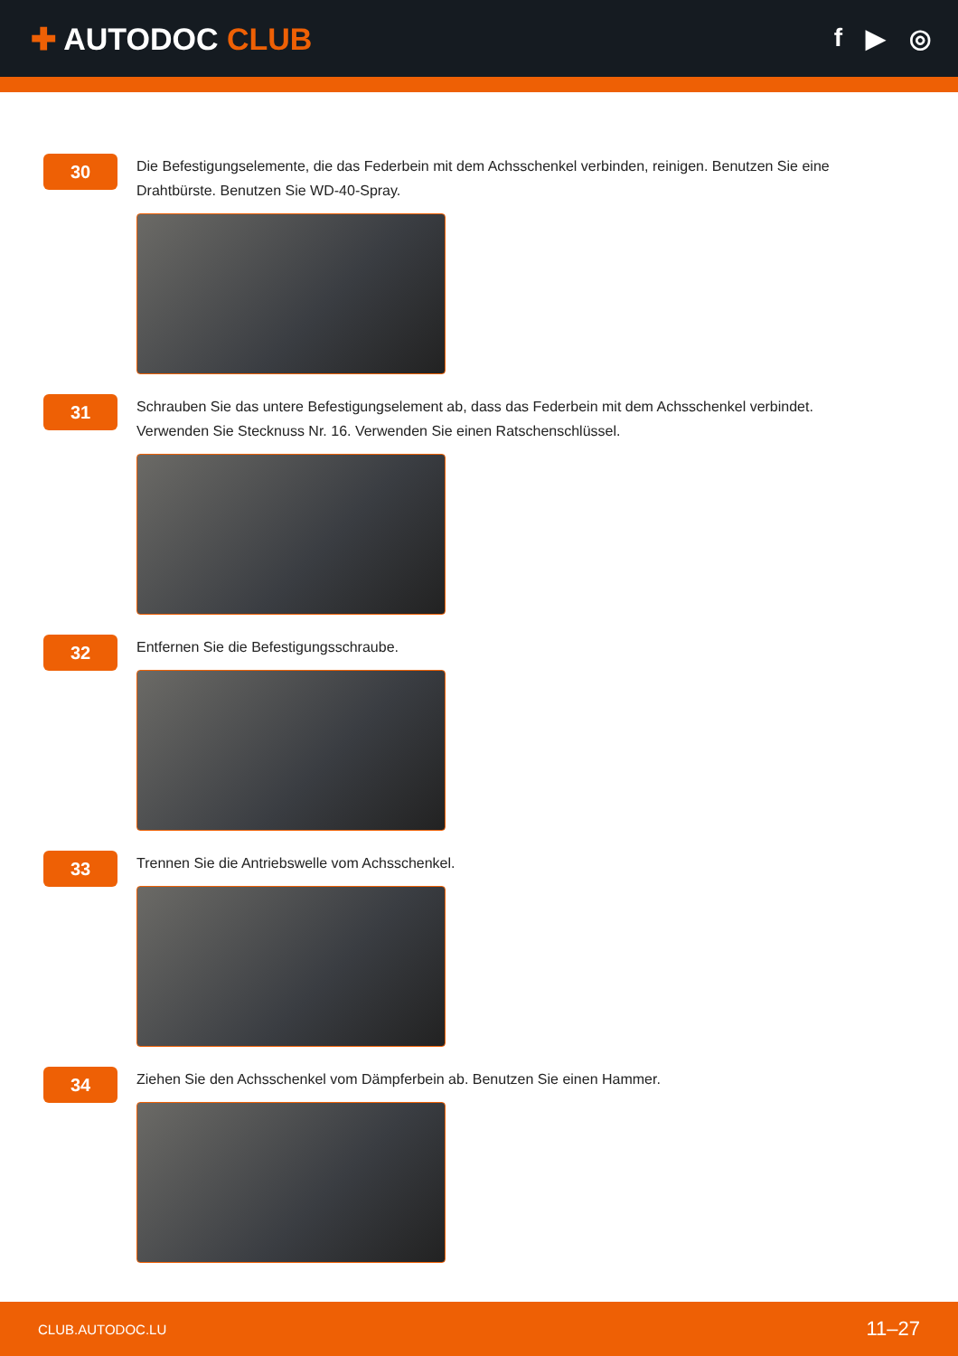✚ AUTODOC CLUB
f ▶ ◎
30
Die Befestigungselemente, die das Federbein mit dem Achsschenkel verbinden, reinigen. Benutzen Sie eine Drahtbürste. Benutzen Sie WD-40-Spray.
31
Schrauben Sie das untere Befestigungselement ab, dass das Federbein mit dem Achsschenkel verbindet. Verwenden Sie Stecknuss Nr. 16. Verwenden Sie einen Ratschenschlüssel.
32
Entfernen Sie die Befestigungsschraube.
33
Trennen Sie die Antriebswelle vom Achsschenkel.
34
Ziehen Sie den Achsschenkel vom Dämpferbein ab. Benutzen Sie einen Hammer.
CLUB.AUTODOC.LU 11–27